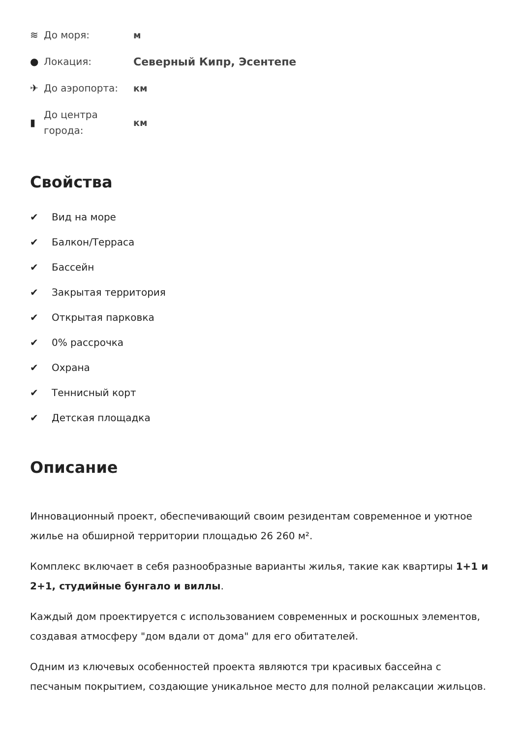≋
До моря:
м
●
Локация:
Северный Кипр, Эсентепе
✈
До аэропорта:
км
▮
До центра
города:
км
Свойства
✔ Вид на море
✔ Балкон/Терраса
✔ Бассейн
✔ Закрытая территория
✔ Открытая парковка
✔ 0% рассрочка
✔ Охрана
✔ Теннисный корт
✔ Детская площадка
Описание
Инновационный проект, обеспечивающий своим резидентам современное и уютное жилье на обширной территории площадью 26 260 м².
Комплекс включает в себя разнообразные варианты жилья, такие как квартиры 1+1 и 2+1, студийные бунгало и виллы.
Каждый дом проектируется с использованием современных и роскошных элементов, создавая атмосферу "дом вдали от дома" для его обитателей.
Одним из ключевых особенностей проекта являются три красивых бассейна с песчаным покрытием, создающие уникальное место для полной релаксации жильцов.